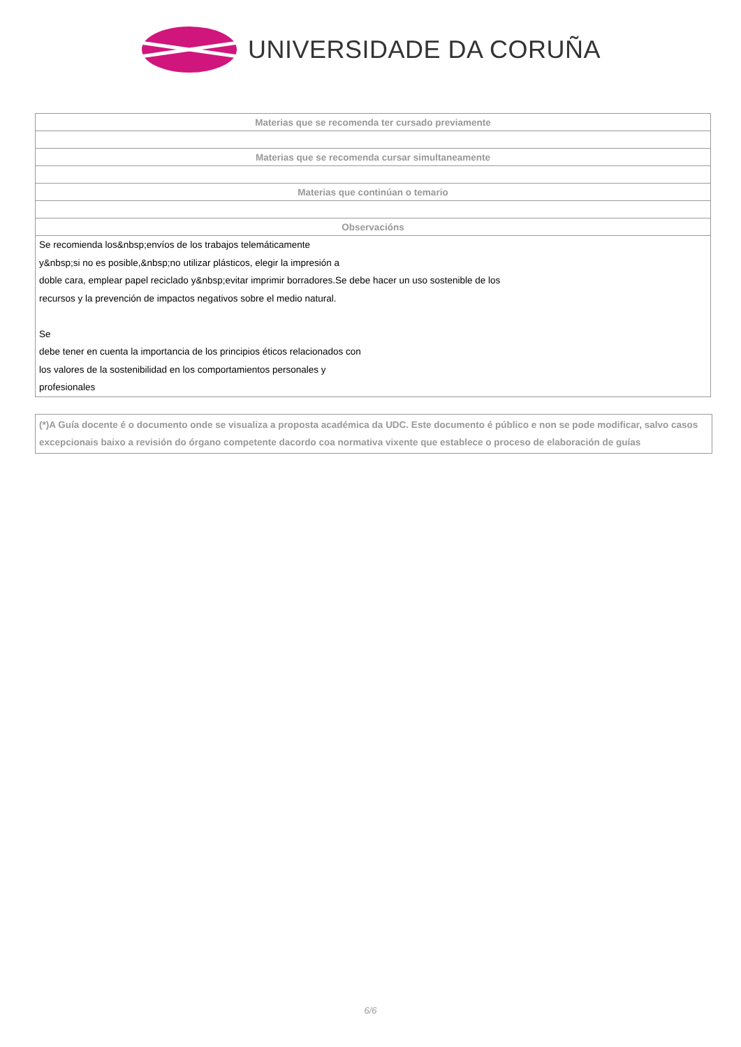UNIVERSIDADE DA CORUÑA
| Materias que se recomenda ter cursado previamente |
| --- |
| Materias que se recomenda cursar simultaneamente |
| Materias que continúan o temario |
| Observacións |
| Se recomienda los&nbsp;envíos de los trabajos telemáticamente y&nbsp;si no es posible,&nbsp;no utilizar plásticos, elegir la impresión a doble cara, emplear papel reciclado y&nbsp;evitar imprimir borradores.Se debe hacer un uso sostenible de los recursos y la prevención de impactos negativos sobre el medio natural. Se debe tener en cuenta la importancia de los principios éticos relacionados con los valores de la sostenibilidad en los comportamientos personales y profesionales |
(*)A Guía docente é o documento onde se visualiza a proposta académica da UDC. Este documento é público e non se pode modificar, salvo casos excepcionais baixo a revisión do órgano competente dacordo coa normativa vixente que establece o proceso de elaboración de guías
6/6